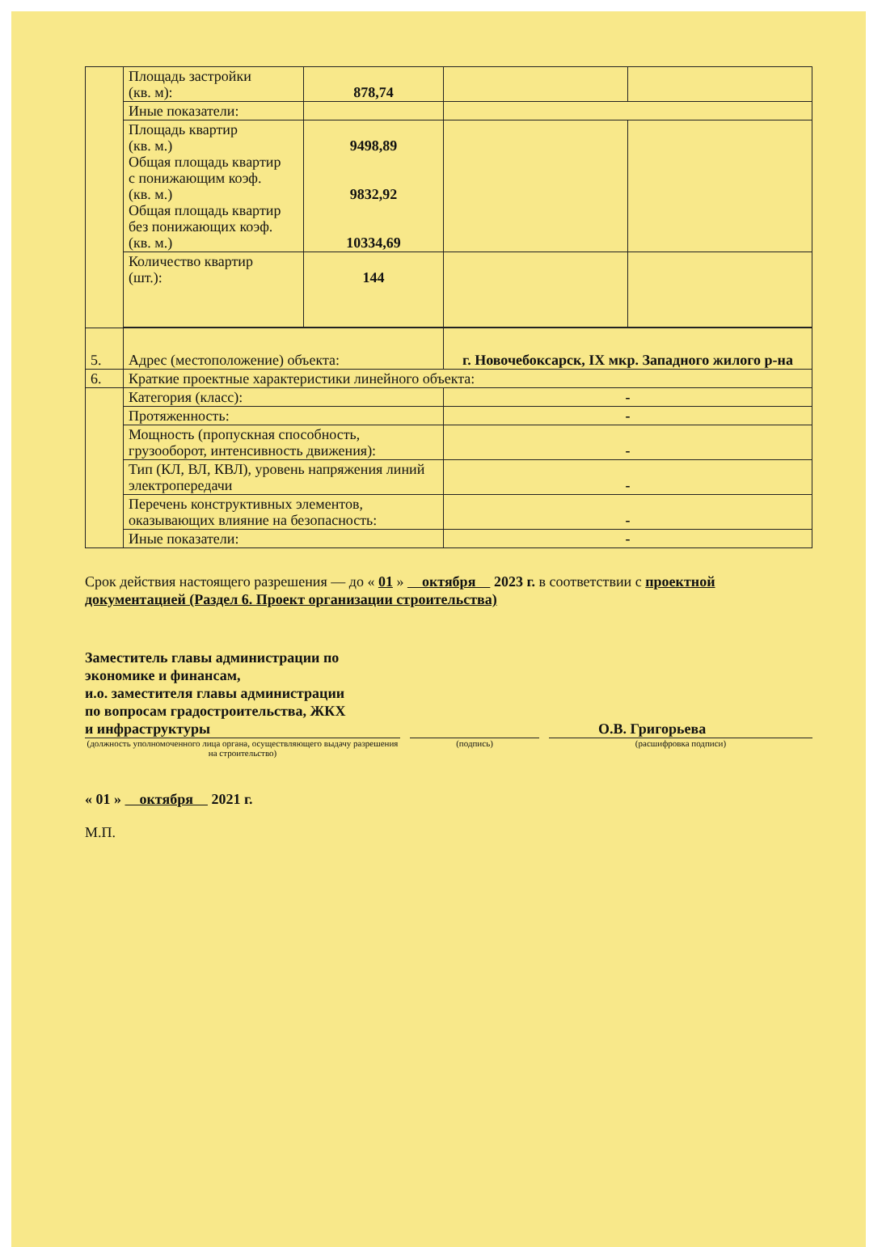| | Площадь застройки (кв. м): | 878,74 | | |
| | Иные показатели: | | | |
| | Площадь квартир (кв. м.) Общая площадь квартир с понижающим коэф. (кв. м.) Общая площадь квартир без понижающих коэф. (кв. м.) | 9498,89 9832,92 10334,69 | | |
| | Количество квартир (шт.): | 144 | | |
| 5. | Адрес (местоположение) объекта: | | г. Новочебоксарск, IX мкр. Западного жилого р-на | |
| 6. | Краткие проектные характеристики линейного объекта: | | | |
| | Категория (класс): | | - | |
| | Протяженность: | | - | |
| | Мощность (пропускная способность, грузооборот, интенсивность движения): | | - | |
| | Тип (КЛ, ВЛ, КВЛ), уровень напряжения линий электропередачи | | - | |
| | Перечень конструктивных элементов, оказывающих влияние на безопасность: | | - | |
| | Иные показатели: | | - | |
Срок действия настоящего разрешения — до « 01 » октября 2023 г. в соответствии с проектной документацией (Раздел 6. Проект организации строительства)
Заместитель главы администрации по
экономике и финансам,
и.о. заместителя главы администрации
по вопросам градостроительства, ЖКХ
и инфраструктуры О.В. Григорьева
(должность уполномоченного лица органа, осуществляющего выдачу разрешения на строительство)
(подпись) (расшифровка подписи)
« 01 » октября 2021 г.
М.П.